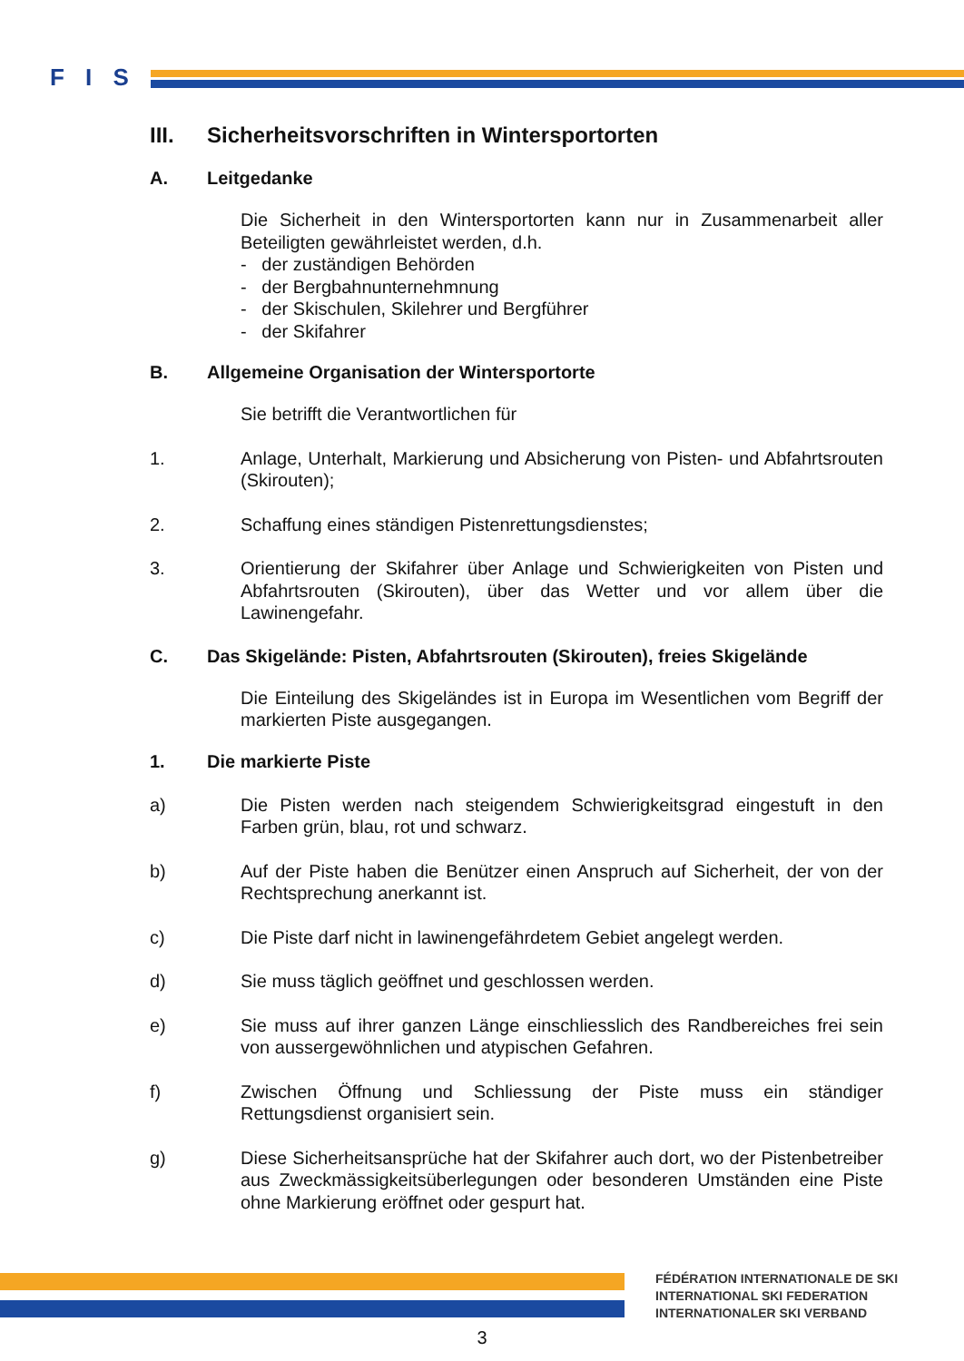F I S
III. Sicherheitsvorschriften in Wintersportorten
A. Leitgedanke
Die Sicherheit in den Wintersportorten kann nur in Zusammenarbeit aller Beteiligten gewährleistet werden, d.h.
- der zuständigen Behörden
- der Bergbahnunternehmnung
- der Skischulen, Skilehrer und Bergführer
- der Skifahrer
B. Allgemeine Organisation der Wintersportorte
Sie betrifft die Verantwortlichen für
1. Anlage, Unterhalt, Markierung und Absicherung von Pisten- und Abfahrtsrouten (Skirouten);
2. Schaffung eines ständigen Pistenrettungsdienstes;
3. Orientierung der Skifahrer über Anlage und Schwierigkeiten von Pisten und Abfahrtsrouten (Skirouten), über das Wetter und vor allem über die Lawinengefahr.
C. Das Skigelände: Pisten, Abfahrtsrouten (Skirouten), freies Skigelände
Die Einteilung des Skigeländes ist in Europa im Wesentlichen vom Begriff der markierten Piste ausgegangen.
1. Die markierte Piste
a) Die Pisten werden nach steigendem Schwierigkeitsgrad eingestuft in den Farben grün, blau, rot und schwarz.
b) Auf der Piste haben die Benützer einen Anspruch auf Sicherheit, der von der Rechtsprechung anerkannt ist.
c) Die Piste darf nicht in lawinengefährdetem Gebiet angelegt werden.
d) Sie muss täglich geöffnet und geschlossen werden.
e) Sie muss auf ihrer ganzen Länge einschliesslich des Randbereiches frei sein von aussergewöhnlichen und atypischen Gefahren.
f) Zwischen Öffnung und Schliessung der Piste muss ein ständiger Rettungsdienst organisiert sein.
g) Diese Sicherheitsansprüche hat der Skifahrer auch dort, wo der Pistenbetreiber aus Zweckmässigkeitsüberlegungen oder besonderen Umständen eine Piste ohne Markierung eröffnet oder gespurt hat.
FÉDÉRATION INTERNATIONALE DE SKI
INTERNATIONAL SKI FEDERATION
INTERNATIONALER SKI VERBAND
3